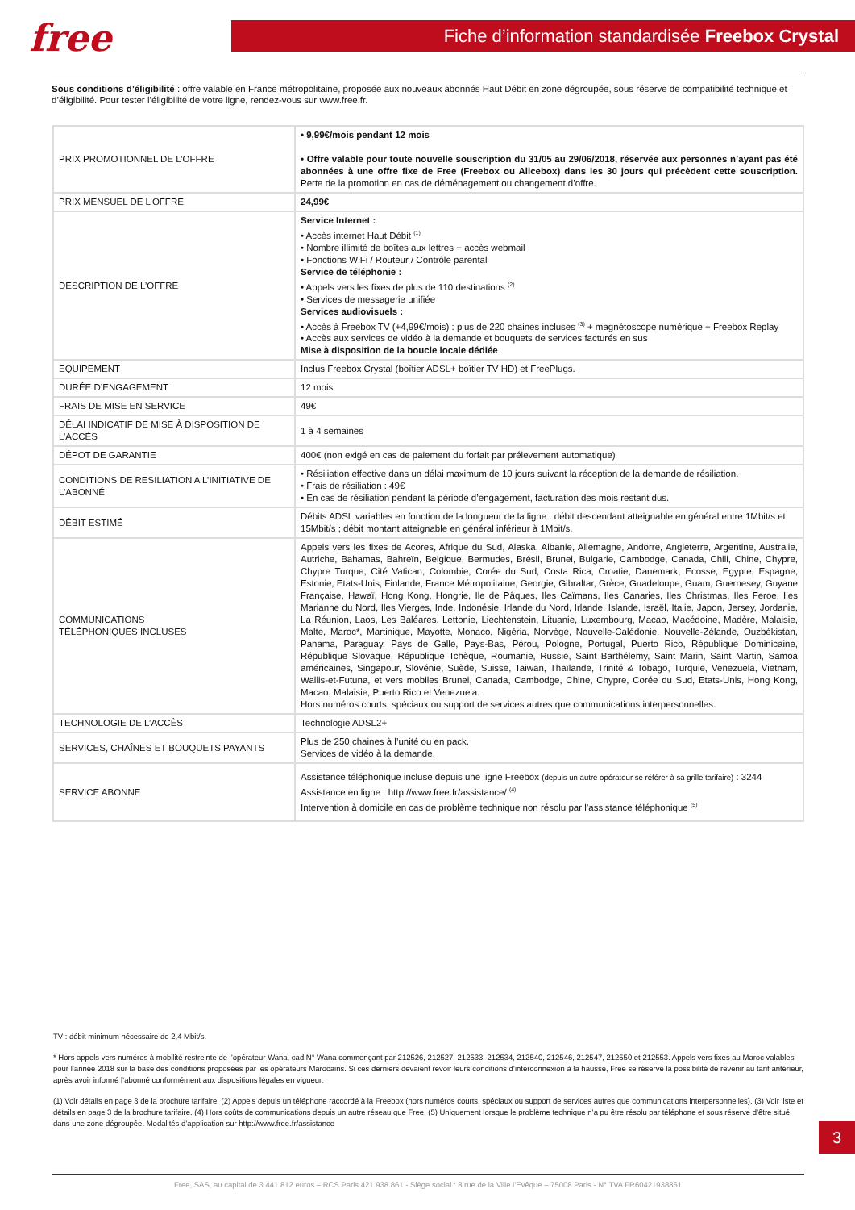free Fiche d’information standardisée Freebox Crystal
Sous conditions d’éligibilité : offre valable en France métropolitaine, proposée aux nouveaux abonnés Haut Débit en zone dégroupée, sous réserve de compatibilité technique et d’éligibilité. Pour tester l’éligibilité de votre ligne, rendez-vous sur www.free.fr.
| PRIX PROMOTIONNEL DE L’OFFRE | • 9,99€/mois pendant 12 mois • Offre valable pour toute nouvelle souscription du 31/05 au 29/06/2018, réservée aux personnes n’ayant pas été abonnées à une offre fixe de Free (Freebox ou Alicebox) dans les 30 jours qui précèdent cette souscription. Perte de la promotion en cas de déménagement ou changement d’offre. |
| PRIX MENSUEL DE L’OFFRE | 24,99€ |
| DESCRIPTION DE L’OFFRE | Service Internet : • Accès internet Haut Débit <sup>(1)</sup> • Nombre illimité de boîtes aux lettres + accès webmail • Fonctions WiFi / Routeur / Contrôle parental Service de téléphonie : • Appels vers les fixes de plus de 110 destinations <sup>(2)</sup> • Services de messagerie unifiée Services audiovisuels : • Accès à Freebox TV (+4,99€/mois) : plus de 220 chaines incluses <sup>(3)</sup> + magnétoscope numérique + Freebox Replay • Accès aux services de vidéo à la demande et bouquets de services facturés en sus Mise à disposition de la boucle locale dédiée |
| EQUIPEMENT | Inclus Freebox Crystal (boîtier ADSL+ boîtier TV HD) et FreePlugs. |
| DURÉE D’ENGAGEMENT | 12 mois |
| FRAIS DE MISE EN SERVICE | 49€ |
| DÉLAI INDICATIF DE MISE À DISPOSITION DE L’ACCÈS | 1 à 4 semaines |
| DÉPOT DE GARANTIE | 400€ (non exigé en cas de paiement du forfait par prélevement automatique) |
| CONDITIONS DE RESILIATION A L’INITIATIVE DE L’ABONNÉ | • Résiliation effective dans un délai maximum de 10 jours suivant la réception de la demande de résiliation. • Frais de résiliation : 49€ • En cas de résiliation pendant la période d’engagement, facturation des mois restant dus. |
| DÉBIT ESTIMÉ | Débits ADSL variables en fonction de la longueur de la ligne : débit descendant atteignable en général entre 1Mbit/s et 15Mbit/s ; débit montant atteignable en général inférieur à 1Mbit/s. |
| COMMUNICATIONS TÉLÉPHONIQUES INCLUSES | Appels vers les fixes de Acores, Afrique du Sud, Alaska, Albanie, Allemagne, Andorre, Angleterre, Argentine, Australie, Autriche, Bahamas, Bahreïn, Belgique, Bermudes, Brésil, Brunei, Bulgarie, Cambodge, Canada, Chili, Chine, Chypre, Chypre Turque, Cité Vatican, Colombie, Corée du Sud, Costa Rica, Croatie, Danemark, Ecosse, Egypte, Espagne, Estonie, Etats-Unis, Finlande, France Métropolitaine, Georgie, Gibraltar, Grèce, Guadeloupe, Guam, Guernesey, Guyane Française, Hawaï, Hong Kong, Hongrie, Ile de Pâques, Iles Caïmans, Iles Canaries, Iles Christmas, Iles Feroe, Iles Marianne du Nord, Iles Vierges, Inde, Indonésie, Irlande du Nord, Irlande, Islande, Israël, Italie, Japon, Jersey, Jordanie, La Réunion, Laos, Les Baléares, Lettonie, Liechtenstein, Lituanie, Luxembourg, Macao, Macédoine, Madère, Malaisie, Malte, Maroc*, Martinique, Mayotte, Monaco, Nigéria, Norvège, Nouvelle-Calédonie, Nouvelle-Zélande, Ouzbékistan, Panama, Paraguay, Pays de Galle, Pays-Bas, Pérou, Pologne, Portugal, Puerto Rico, République Dominicaine, République Slovaque, République Tchèque, Roumanie, Russie, Saint Barthélemy, Saint Marin, Saint Martin, Samoa américaines, Singapour, Slovénie, Suède, Suisse, Taiwan, Thaïlande, Trinité & Tobago, Turquie, Venezuela, Vietnam, Wallis-et-Futuna, et vers mobiles Brunei, Canada, Cambodge, Chine, Chypre, Corée du Sud, Etats-Unis, Hong Kong, Macao, Malaisie, Puerto Rico et Venezuela. Hors numéros courts, spéciaux ou support de services autres que communications interpersonnelles. |
| TECHNOLOGIE DE L’ACCÈS | Technologie ADSL2+ |
| SERVICES, CHAÎNES ET BOUQUETS PAYANTS | Plus de 250 chaines à l’unité ou en pack. Services de vidéo à la demande. |
| SERVICE ABONNE | Assistance téléphonique incluse depuis une ligne Freebox (depuis un autre opérateur se référer à sa grille tarifaire) : 3244 Assistance en ligne : http://www.free.fr/assistance/ <sup>(4)</sup> Intervention à domicile en cas de problème technique non résolu par l’assistance téléphonique <sup>(5)</sup> |
TV : débit minimum nécessaire de 2,4 Mbit/s.
* Hors appels vers numéros à mobilité restreinte de l’opérateur Wana, cad N° Wana commençant par 212526, 212527, 212533, 212534, 212540, 212546, 212547, 212550 et 212553. Appels vers fixes au Maroc valables pour l’année 2018 sur la base des conditions proposées par les opérateurs Marocains. Si ces derniers devaient revoir leurs conditions d’interconnexion à la hausse, Free se réserve la possibilité de revenir au tarif antérieur, après avoir informé l’abonné conformément aux dispositions légales en vigueur.
(1) Voir détails en page 3 de la brochure tarifaire. (2) Appels depuis un téléphone raccordé à la Freebox (hors numéros courts, spéciaux ou support de services autres que communications interpersonnelles). (3) Voir liste et détails en page 3 de la brochure tarifaire. (4) Hors coûts de communications depuis un autre réseau que Free. (5) Uniquement lorsque le problème technique n’a pu être résolu par téléphone et sous réserve d’être situé dans une zone dégroupée. Modalités d’application sur http://www.free.fr/assistance
3
Free, SAS, au capital de 3 441 812 euros – RCS Paris 421 938 861 - Siège social : 8 rue de la Ville l’Evêque – 75008 Paris - N° TVA FR60421938861